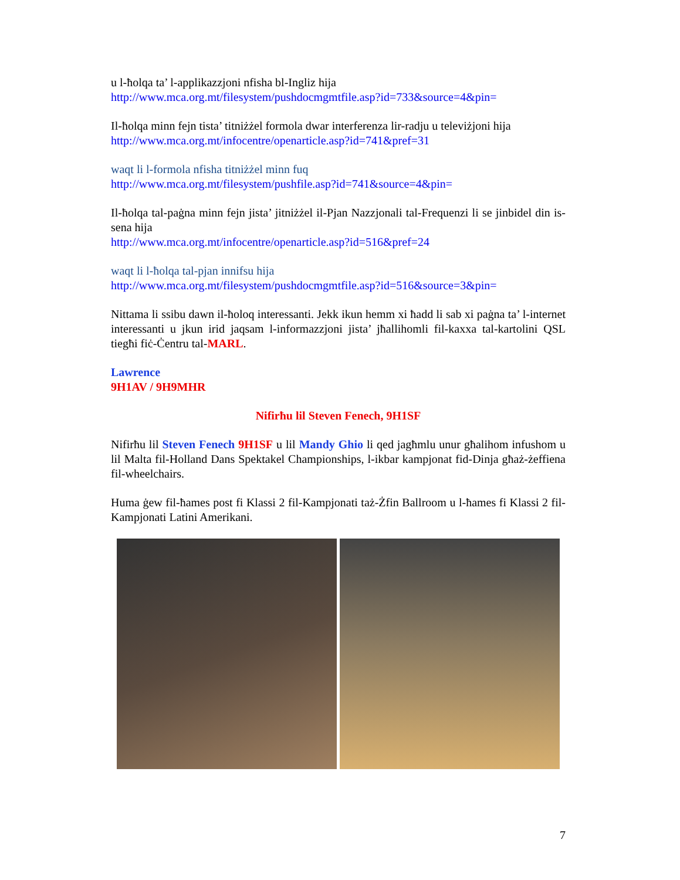u l-ħolqa ta’ l-applikazzjoni nfisha bl-Ingliz hija
http://www.mca.org.mt/filesystem/pushdocmgmtfile.asp?id=733&source=4&pin=
Il-ħolqa minn fejn tista’ titniżżel formola dwar interferenza lir-radju u televiżjoni hija
http://www.mca.org.mt/infocentre/openarticle.asp?id=741&pref=31
waqt li l-formola nfisha titniżżel minn fuq
http://www.mca.org.mt/filesystem/pushfile.asp?id=741&source=4&pin=
Il-ħolqa tal-paġna minn fejn jista’ jitniżżel il-Pjan Nazzjonali tal-Frequenzi li se jinbidel din is-sena hija
http://www.mca.org.mt/infocentre/openarticle.asp?id=516&pref=24
waqt li l-ħolqa tal-pjan innifsu hija
http://www.mca.org.mt/filesystem/pushdocmgmtfile.asp?id=516&source=3&pin=
Nittama li ssibu dawn il-ħoloq interessanti. Jekk ikun hemm xi ħadd li sab xi paġna ta’ l-internet interessanti u jkun irid jaqsam l-informazzjoni jista’ jħallihomli fil-kaxxa tal-kartolini QSL tiegħi fiċ-Ċentru tal-MARL.
Lawrence
9H1AV / 9H9MHR
Nifirħu lil Steven Fenech, 9H1SF
Nifirħu lil Steven Fenech 9H1SF u lil Mandy Ghio li qed jagħmlu unur għalihom infushom u lil Malta fil-Holland Dans Spektakel Championships, l-ikbar kampjonat fid-Dinja għaż-żeffiena fil-wheelchairs.
Huma ġew fil-ħames post fi Klassi 2 fil-Kampjonati taż-Żfin Ballroom u l-ħames fi Klassi 2 fil-Kampjonati Latini Amerikani.
7